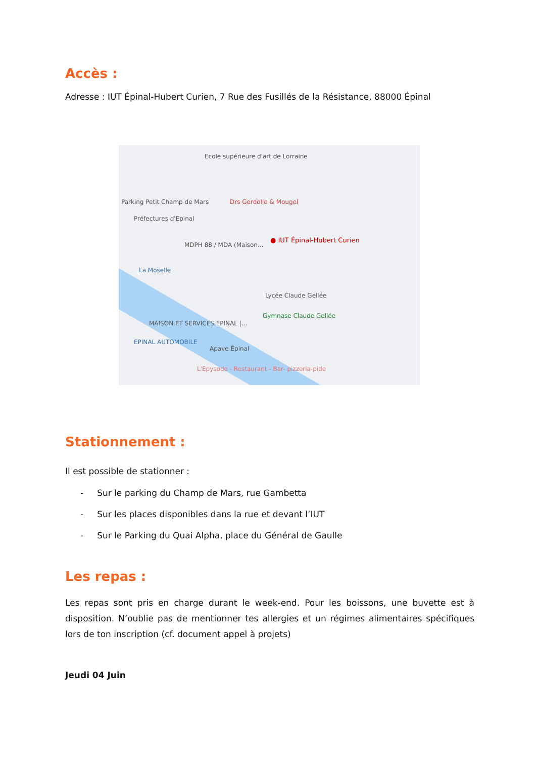Accès :
Adresse : IUT Épinal-Hubert Curien, 7 Rue des Fusillés de la Résistance, 88000 Épinal
Ecole supérieure d'art de Lorraine
Parking Petit Champ de Mars
Préfectures d'Epinal
Drs Gerdolle & Mougel
● IUT Épinal-Hubert Curien
MDPH 88 / MDA (Maison...
La Moselle
Lycée Claude Gellée
Gymnase Claude Gellée
MAISON ET SERVICES EPINAL |...
EPINAL AUTOMOBILE
Apave Épinal
L'Epysode - Restaurant - Bar- pizzeria-pide
Stationnement :
Il est possible de stationner :
- Sur le parking du Champ de Mars, rue Gambetta
- Sur les places disponibles dans la rue et devant l’IUT
- Sur le Parking du Quai Alpha, place du Général de Gaulle
Les repas :
Les repas sont pris en charge durant le week-end. Pour les boissons, une buvette est à disposition. N’oublie pas de mentionner tes allergies et un régimes alimentaires spécifiques lors de ton inscription (cf. document appel à projets)
Jeudi 04 Juin